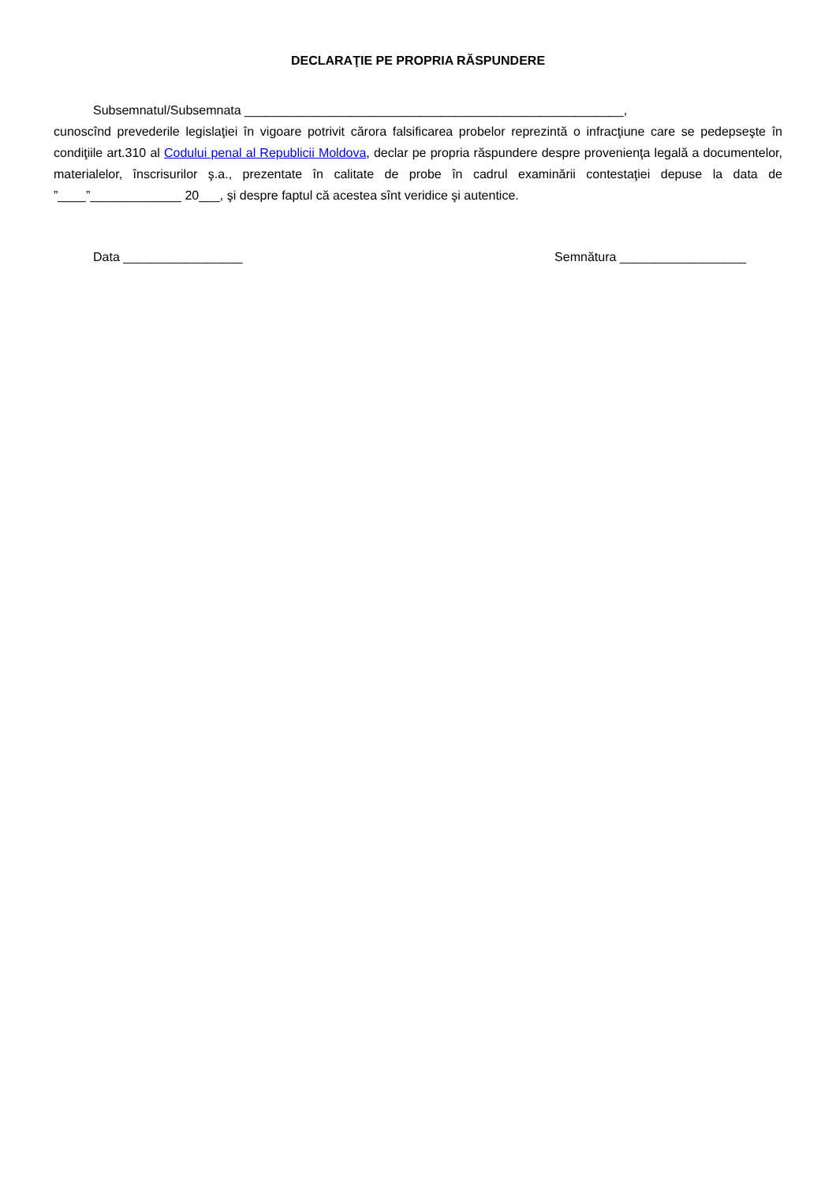DECLARAŢIE PE PROPRIA RĂSPUNDERE
Subsemnatul/Subsemnata ______________________________________________________,
cunoscînd prevederile legislaţiei în vigoare potrivit cărora falsificarea probelor reprezintă o infracţiune care se pedepseşte în condiţiile art.310 al Codului penal al Republicii Moldova, declar pe propria răspundere despre provenienţa legală a documentelor, materialelor, înscrisurilor ş.a., prezentate în calitate de probe în cadrul examinării contestaţiei depuse la data de ”____”_____________ 20___, şi despre faptul că acestea sînt veridice şi autentice.
Data _________________ Semnătura __________________